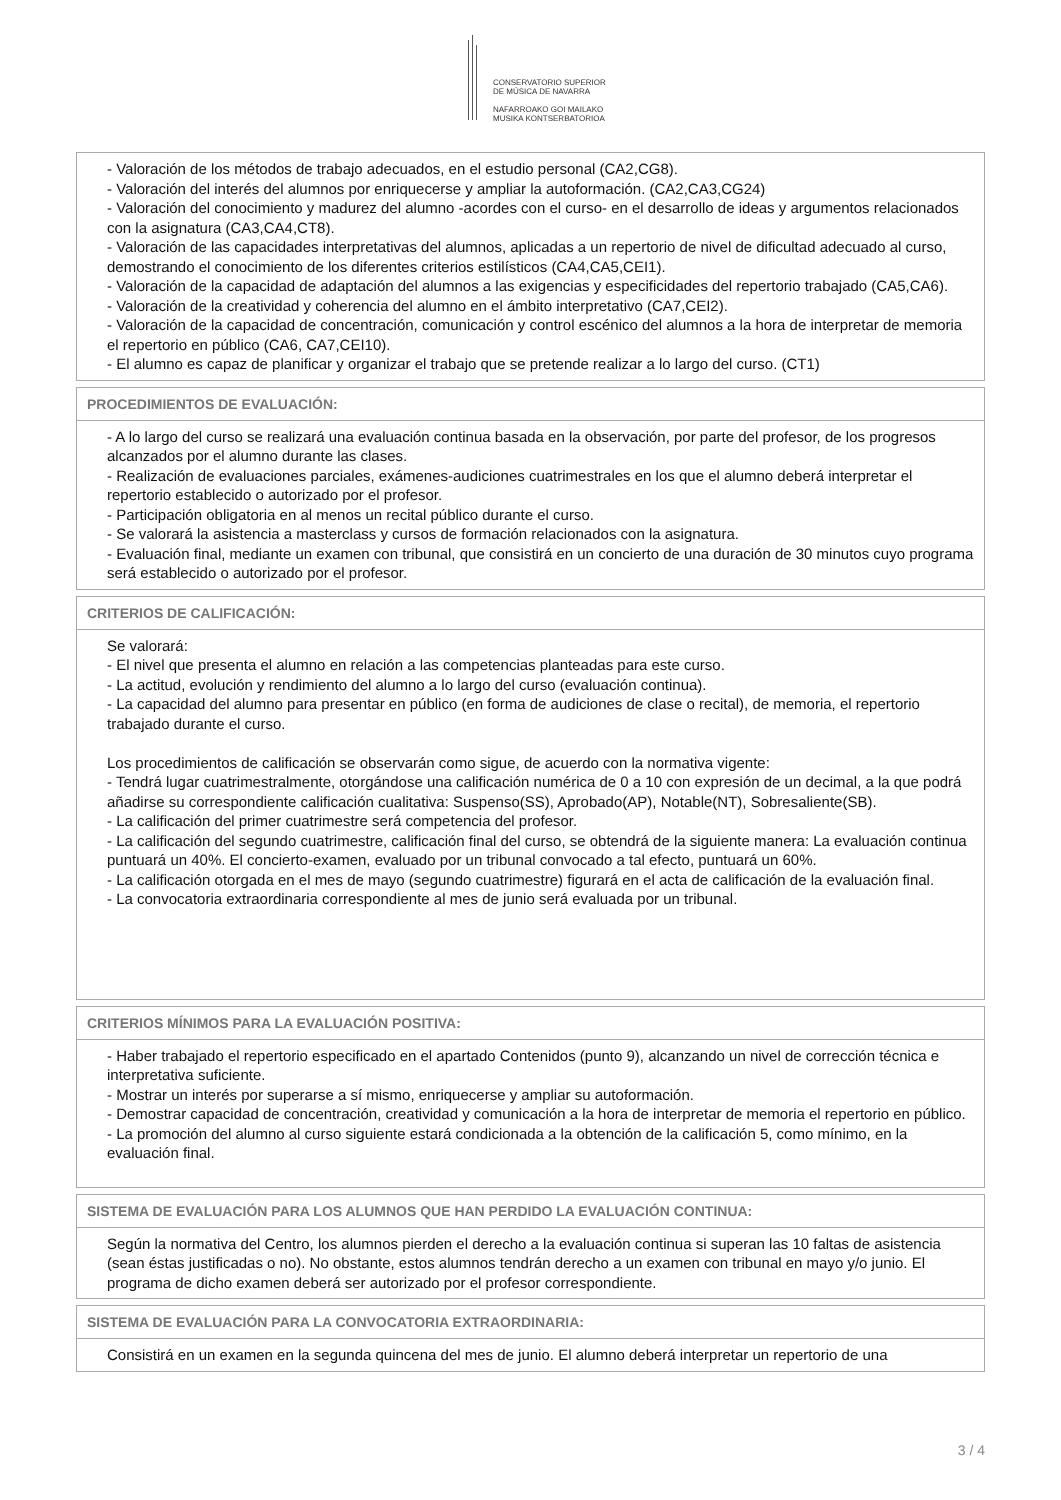CONSERVATORIO SUPERIOR
DE MÚSICA DE NAVARRA
NAFARROAKO GOI MAILAKO
MUSIKA KONTSERBATORIOA
- Valoración de los métodos de trabajo adecuados, en el estudio personal (CA2,CG8).
- Valoración del interés del alumnos por enriquecerse y ampliar la autoformación. (CA2,CA3,CG24)
- Valoración del conocimiento y madurez del alumno -acordes con el curso- en el desarrollo de ideas y argumentos relacionados con la asignatura (CA3,CA4,CT8).
- Valoración de las capacidades interpretativas del alumnos, aplicadas a un repertorio de nivel de dificultad adecuado al curso, demostrando el conocimiento de los diferentes criterios estilísticos (CA4,CA5,CEI1).
- Valoración de la capacidad de adaptación del alumnos a las exigencias y especificidades del repertorio trabajado (CA5,CA6).
- Valoración de la creatividad y coherencia del alumno en el ámbito interpretativo (CA7,CEI2).
- Valoración de la capacidad de concentración, comunicación y control escénico del alumnos a la hora de interpretar de memoria el repertorio en público (CA6, CA7,CEI10).
- El alumno es capaz de planificar y organizar el trabajo que se pretende realizar a lo largo del curso. (CT1)
PROCEDIMIENTOS DE EVALUACIÓN:
- A lo largo del curso se realizará una evaluación continua basada en la observación, por parte del profesor, de los progresos alcanzados por el alumno durante las clases.
- Realización de evaluaciones parciales, exámenes-audiciones cuatrimestrales en los que el alumno deberá interpretar el repertorio establecido o autorizado por el profesor.
- Participación obligatoria en al menos un recital público durante el curso.
- Se valorará la asistencia a masterclass y cursos de formación relacionados con la asignatura.
- Evaluación final, mediante un examen con tribunal, que consistirá en un concierto de una duración de 30 minutos cuyo programa será establecido o autorizado por el profesor.
CRITERIOS DE CALIFICACIÓN:
Se valorará:
- El nivel que presenta el alumno en relación a las competencias planteadas para este curso.
- La actitud, evolución y rendimiento del alumno a lo largo del curso (evaluación continua).
- La capacidad del alumno para presentar en público (en forma de audiciones de clase o recital), de memoria, el repertorio trabajado durante el curso.
Los procedimientos de calificación se observarán como sigue, de acuerdo con la normativa vigente:
- Tendrá lugar cuatrimestralmente, otorgándose una calificación numérica de 0 a 10 con expresión de un decimal, a la que podrá añadirse su correspondiente calificación cualitativa: Suspenso(SS), Aprobado(AP), Notable(NT), Sobresaliente(SB).
- La calificación del primer cuatrimestre será competencia del profesor.
- La calificación del segundo cuatrimestre, calificación final del curso, se obtendrá de la siguiente manera: La evaluación continua puntuará un 40%. El concierto-examen, evaluado por un tribunal convocado a tal efecto, puntuará un 60%.
- La calificación otorgada en el mes de mayo (segundo cuatrimestre) figurará en el acta de calificación de la evaluación final.
- La convocatoria extraordinaria correspondiente al mes de junio será evaluada por un tribunal.
CRITERIOS MÍNIMOS PARA LA EVALUACIÓN POSITIVA:
- Haber trabajado el repertorio especificado en el apartado Contenidos (punto 9), alcanzando un nivel de corrección técnica e interpretativa suficiente.
- Mostrar un interés por superarse a sí mismo, enriquecerse y ampliar su autoformación.
- Demostrar capacidad de concentración, creatividad y comunicación a la hora de interpretar de memoria el repertorio en público.
- La promoción del alumno al curso siguiente estará condicionada a la obtención de la calificación 5, como mínimo, en la evaluación final.
SISTEMA DE EVALUACIÓN PARA LOS ALUMNOS QUE HAN PERDIDO LA EVALUACIÓN CONTINUA:
Según la normativa del Centro, los alumnos pierden el derecho a la evaluación continua si superan las 10 faltas de asistencia (sean éstas justificadas o no). No obstante, estos alumnos tendrán derecho a un examen con tribunal en mayo y/o junio. El programa de dicho examen deberá ser autorizado por el profesor correspondiente.
SISTEMA DE EVALUACIÓN PARA LA CONVOCATORIA EXTRAORDINARIA:
Consistirá en un examen en la segunda quincena del mes de junio. El alumno deberá interpretar un repertorio de una
3 / 4